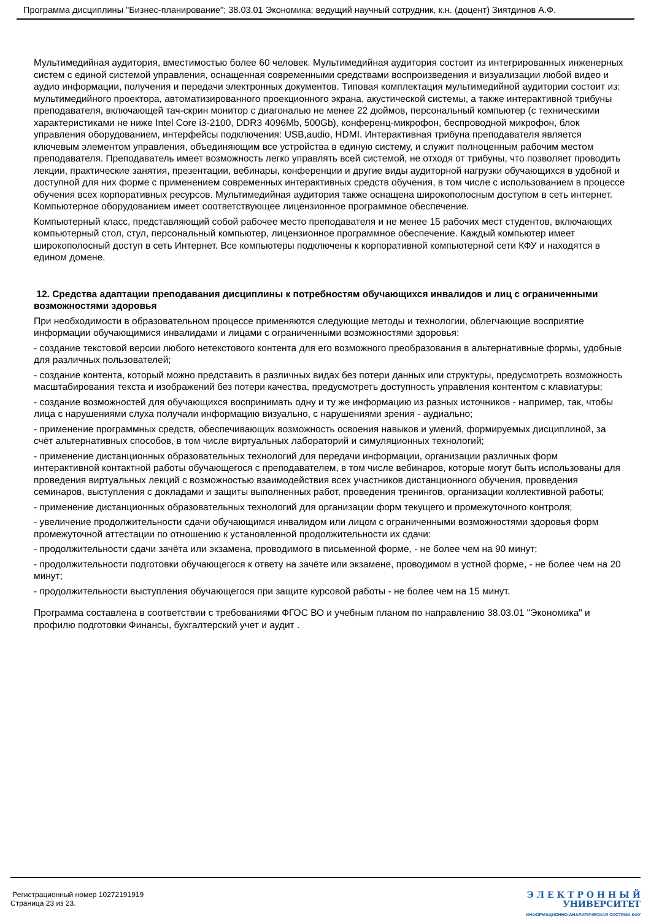Программа дисциплины "Бизнес-планирование"; 38.03.01 Экономика; ведущий научный сотрудник, к.н. (доцент) Зиятдинов А.Ф.
Мультимедийная аудитория, вместимостью более 60 человек. Мультимедийная аудитория состоит из интегрированных инженерных систем с единой системой управления, оснащенная современными средствами воспроизведения и визуализации любой видео и аудио информации, получения и передачи электронных документов. Типовая комплектация мультимедийной аудитории состоит из: мультимедийного проектора, автоматизированного проекционного экрана, акустической системы, а также интерактивной трибуны преподавателя, включающей тач-скрин монитор с диагональю не менее 22 дюймов, персональный компьютер (с техническими характеристиками не ниже Intel Core i3-2100, DDR3 4096Mb, 500Gb), конференц-микрофон, беспроводной микрофон, блок управления оборудованием, интерфейсы подключения: USB,audio, HDMI. Интерактивная трибуна преподавателя является ключевым элементом управления, объединяющим все устройства в единую систему, и служит полноценным рабочим местом преподавателя. Преподаватель имеет возможность легко управлять всей системой, не отходя от трибуны, что позволяет проводить лекции, практические занятия, презентации, вебинары, конференции и другие виды аудиторной нагрузки обучающихся в удобной и доступной для них форме с применением современных интерактивных средств обучения, в том числе с использованием в процессе обучения всех корпоративных ресурсов. Мультимедийная аудитория также оснащена широкополосным доступом в сеть интернет. Компьютерное оборудованием имеет соответствующее лицензионное программное обеспечение.
Компьютерный класс, представляющий собой рабочее место преподавателя и не менее 15 рабочих мест студентов, включающих компьютерный стол, стул, персональный компьютер, лицензионное программное обеспечение. Каждый компьютер имеет широкополосный доступ в сеть Интернет. Все компьютеры подключены к корпоративной компьютерной сети КФУ и находятся в едином домене.
12. Средства адаптации преподавания дисциплины к потребностям обучающихся инвалидов и лиц с ограниченными возможностями здоровья
При необходимости в образовательном процессе применяются следующие методы и технологии, облегчающие восприятие информации обучающимися инвалидами и лицами с ограниченными возможностями здоровья:
- создание текстовой версии любого нетекстового контента для его возможного преобразования в альтернативные формы, удобные для различных пользователей;
- создание контента, который можно представить в различных видах без потери данных или структуры, предусмотреть возможность масштабирования текста и изображений без потери качества, предусмотреть доступность управления контентом с клавиатуры;
- создание возможностей для обучающихся воспринимать одну и ту же информацию из разных источников - например, так, чтобы лица с нарушениями слуха получали информацию визуально, с нарушениями зрения - аудиально;
- применение программных средств, обеспечивающих возможность освоения навыков и умений, формируемых дисциплиной, за счёт альтернативных способов, в том числе виртуальных лабораторий и симуляционных технологий;
- применение дистанционных образовательных технологий для передачи информации, организации различных форм интерактивной контактной работы обучающегося с преподавателем, в том числе вебинаров, которые могут быть использованы для проведения виртуальных лекций с возможностью взаимодействия всех участников дистанционного обучения, проведения семинаров, выступления с докладами и защиты выполненных работ, проведения тренингов, организации коллективной работы;
- применение дистанционных образовательных технологий для организации форм текущего и промежуточного контроля;
- увеличение продолжительности сдачи обучающимся инвалидом или лицом с ограниченными возможностями здоровья форм промежуточной аттестации по отношению к установленной продолжительности их сдачи:
- продолжительности сдачи зачёта или экзамена, проводимого в письменной форме, - не более чем на 90 минут;
- продолжительности подготовки обучающегося к ответу на зачёте или экзамене, проводимом в устной форме, - не более чем на 20 минут;
- продолжительности выступления обучающегося при защите курсовой работы - не более чем на 15 минут.
Программа составлена в соответствии с требованиями ФГОС ВО и учебным планом по направлению 38.03.01 "Экономика" и профилю подготовки Финансы, бухгалтерский учет и аудит .
Регистрационный номер 10272191919
Страница 23 из 23.
Э Л Е К Т Р О Н Н Ы Й
УНИВЕРСИТЕТ
ИНФОРМАЦИОННО-АНАЛИТИЧЕСКАЯ СИСТЕМА КФУ